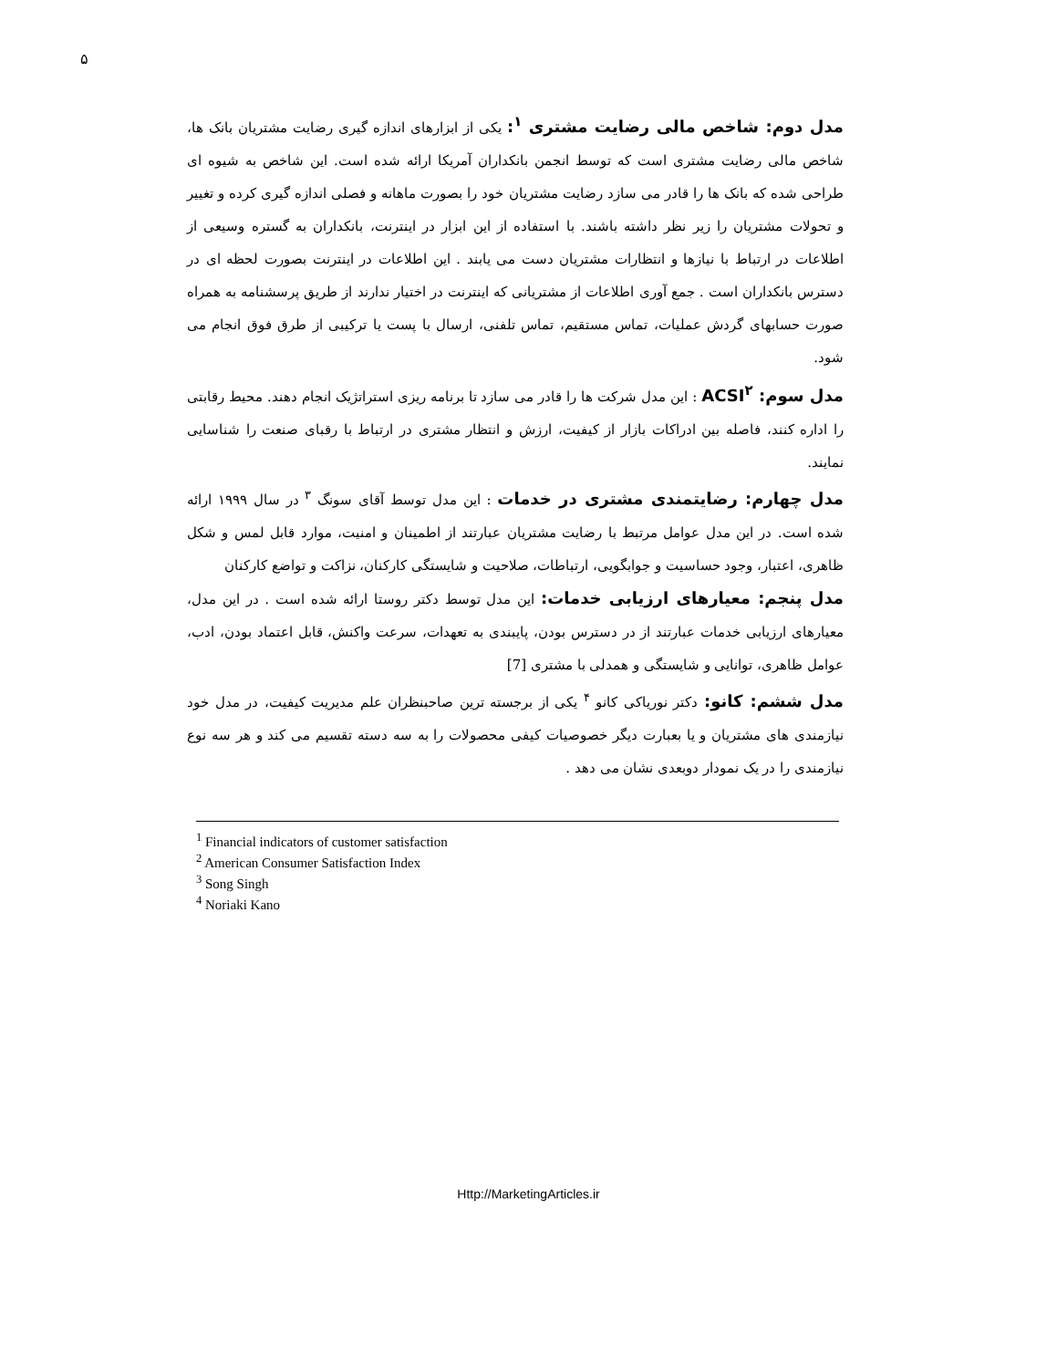۵
مدل دوم: شاخص مالی رضایت مشتری <sup>۱</sup>: یکی از ابزارهای اندازه گیری رضایت مشتریان بانک ها، شاخص مالی رضایت مشتری است که توسط انجمن بانکداران آمریکا ارائه شده است. این شاخص به شیوه ای طراحی شده که بانک ها را قادر می سازد رضایت مشتریان خود را بصورت ماهانه و فصلی اندازه گیری کرده و تغییر و تحولات مشتریان را زیر نظر داشته باشند. با استفاده از این ابزار در اینترنت، بانکداران به گستره وسیعی از اطلاعات در ارتباط با نیازها و انتظارات مشتریان دست می یابند . این اطلاعات در اینترنت بصورت لحظه ای در دسترس بانکداران است . جمع آوری اطلاعات از مشتریانی که اینترنت در اختیار ندارند از طریق پرسشنامه به همراه صورت حسابهای گردش عملیات، تماس مستقیم، تماس تلفنی، ارسال با پست یا ترکیبی از طرق فوق انجام می شود.
مدل سوم: ACSI<sup>۲</sup> : این مدل شرکت ها را قادر می سازد تا برنامه ریزی استراتژیک انجام دهند. محیط رقابتی را اداره کنند، فاصله بین ادراکات بازار از کیفیت، ارزش و انتظار مشتری در ارتباط با رقبای صنعت را شناسایی نمایند.
مدل چهارم: رضایتمندی مشتری در خدمات : این مدل توسط آقای سونگ <sup>۳</sup> در سال ۱۹۹۹ ارائه شده است. در این مدل عوامل مرتبط با رضایت مشتریان عبارتند از اطمینان و امنیت، موارد قابل لمس و شکل ظاهری، اعتبار، وجود حساسیت و جوابگویی، ارتباطات، صلاحیت و شایستگی کارکنان، نزاکت و تواضع کارکنان
مدل پنجم: معیارهای ارزیابی خدمات: این مدل توسط دکتر روستا ارائه شده است . در این مدل، معیارهای ارزیابی خدمات عبارتند از در دسترس بودن، پایبندی به تعهدات، سرعت واکنش، قابل اعتماد بودن، ادب، عوامل ظاهری، توانایی و شایستگی و همدلی با مشتری [7]
مدل ششم: کانو: دکتر نوریاکی کانو <sup>۴</sup> یکی از برجسته ترین صاحبنظران علم مدیریت کیفیت، در مدل خود نیازمندی های مشتریان و یا بعبارت دیگر خصوصیات کیفی محصولات را به سه دسته تقسیم می کند و هر سه نوع نیازمندی را در یک نمودار دوبعدی نشان می دهد .
<sup>1</sup> Financial indicators of customer satisfaction
<sup>2</sup> American Consumer Satisfaction Index
<sup>3</sup> Song Singh
<sup>4</sup> Noriaki Kano
Http://MarketingArticles.ir